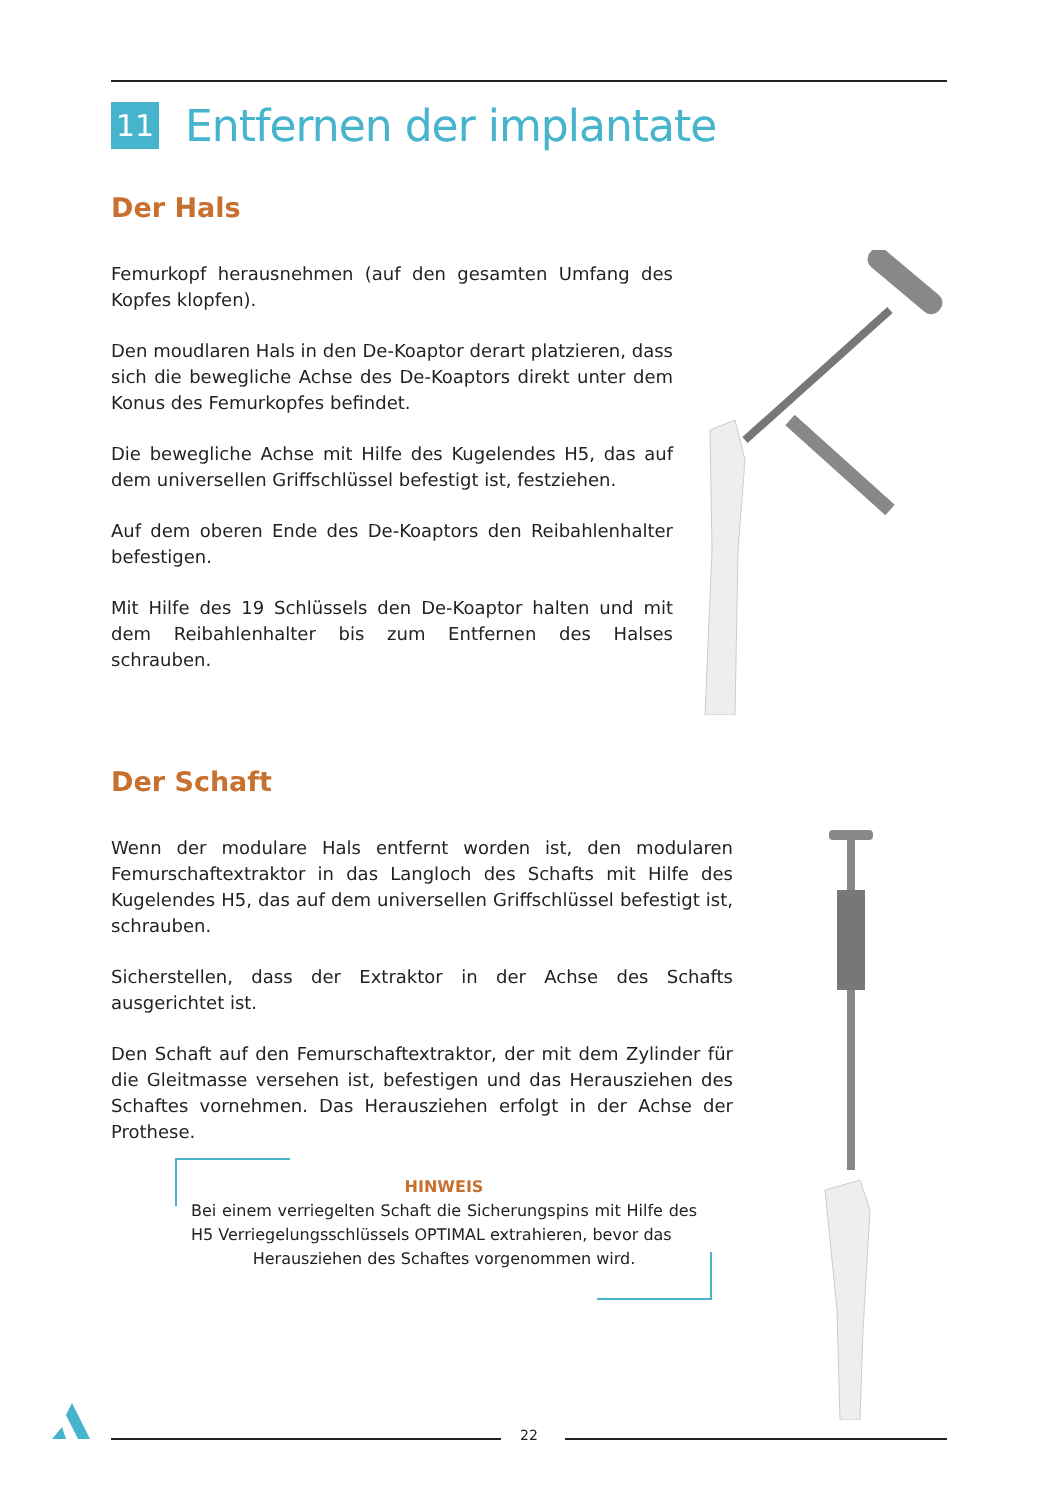11
Entfernen der implantate
Der Hals
Femurkopf herausnehmen (auf den gesamten Umfang des Kopfes klopfen).
Den moudlaren Hals in den De-Koaptor derart platzieren, dass sich die bewegliche Achse des De-Koaptors direkt unter dem Konus des Femurkopfes befindet.
Die bewegliche Achse mit Hilfe des Kugelendes H5, das auf dem universellen Griffschlüssel befestigt ist, festziehen.
Auf dem oberen Ende des De-Koaptors den Reibahlenhalter befestigen.
Mit Hilfe des 19 Schlüssels den De-Koaptor halten und mit dem Reibahlenhalter bis zum Entfernen des Halses schrauben.
Der Schaft
Wenn der modulare Hals entfernt worden ist, den modularen Femurschaftextraktor in das Langloch des Schafts mit Hilfe des Kugelendes H5, das auf dem universellen Griffschlüssel befestigt ist, schrauben.
Sicherstellen, dass der Extraktor in der Achse des Schafts ausgerichtet ist.
Den Schaft auf den Femurschaftextraktor, der mit dem Zylinder für die Gleitmasse versehen ist, befestigen und das Herausziehen des Schaftes vornehmen. Das Herausziehen erfolgt in der Achse der Prothese.
HINWEIS
Bei einem verriegelten Schaft die Sicherungspins mit Hilfe des H5 Verriegelungsschlüssels OPTIMAL extrahieren, bevor das
Herausziehen des Schaftes vorgenommen wird.
22